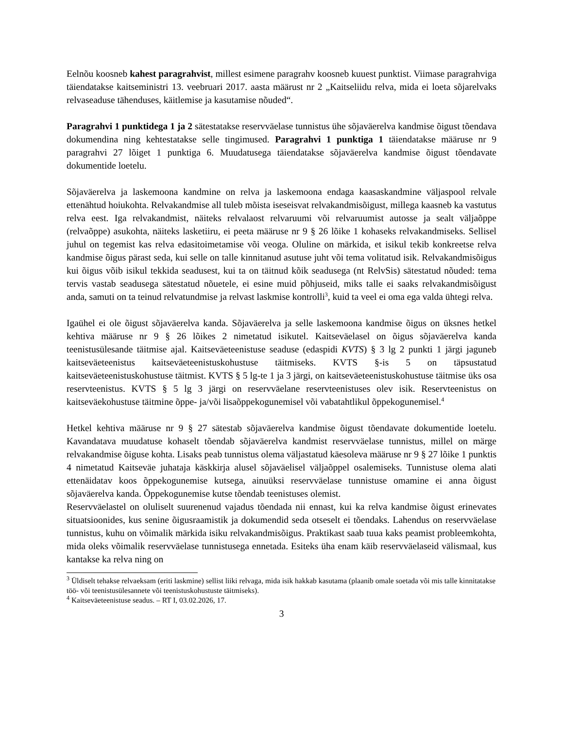Eelnõu koosneb kahest paragrahvist, millest esimene paragrahv koosneb kuuest punktist. Viimase paragrahviga täiendatakse kaitseministri 13. veebruari 2017. aasta määrust nr 2 „Kaitseliidu relva, mida ei loeta sõjarelvaks relvaseaduse tähenduses, käitlemise ja kasutamise nõuded“.
Paragrahvi 1 punktidega 1 ja 2 sätestatakse reservväelase tunnistus ühe sõjaväerelva kandmise õigust tõendava dokumendina ning kehtestatakse selle tingimused. Paragrahvi 1 punktiga 1 täiendatakse määruse nr 9 paragrahvi 27 lõiget 1 punktiga 6. Muudatusega täiendatakse sõjaväerelva kandmise õigust tõendavate dokumentide loetelu.
Sõjaväerelva ja laskemoona kandmine on relva ja laskemoona endaga kaasaskandmine väljaspool relvale ettenähtud hoiukohta. Relvakandmise all tuleb mõista iseseisvat relvakandmisõigust, millega kaasneb ka vastutus relva eest. Iga relvakandmist, näiteks relvalaost relvaruumi või relvaruumist autosse ja sealt väljaõppe (relvaõppe) asukohta, näiteks lasketiiru, ei peeta määruse nr 9 § 26 lõike 1 kohaseks relvakandmiseks. Sellisel juhul on tegemist kas relva edasitoimetamise või veoga. Oluline on märkida, et isikul tekib konkreetse relva kandmise õigus pärast seda, kui selle on talle kinnitanud asutuse juht või tema volitatud isik. Relvakandmisõigus kui õigus võib isikul tekkida seadusest, kui ta on täitnud kõik seadusega (nt RelvSis) sätestatud nõuded: tema tervis vastab seadusega sätestatud nõuetele, ei esine muid põhjuseid, miks talle ei saaks relvakandmisõigust anda, samuti on ta teinud relvatundmise ja relvast laskmise kontrolli<sup>3</sup>, kuid ta veel ei oma ega valda ühtegi relva.
Igaühel ei ole õigust sõjaväerelva kanda. Sõjaväerelva ja selle laskemoona kandmise õigus on üksnes hetkel kehtiva määruse nr 9 § 26 lõikes 2 nimetatud isikutel. Kaitseväelasel on õigus sõjaväerelva kanda teenistusülesande täitmise ajal. Kaitseväeteenistuse seaduse (edaspidi KVTS) § 3 lg 2 punkti 1 järgi jaguneb kaitseväeteenistus kaitseväeteenistuskohustuse täitmiseks. KVTS §-is 5 on täpsustatud kaitseväeteenistuskohustuse täitmist. KVTS § 5 lg-te 1 ja 3 järgi, on kaitseväeteenistuskohustuse täitmise üks osa reservteenistus. KVTS § 5 lg 3 järgi on reservväelane reservteenistuses olev isik. Reservteenistus on kaitseväekohustuse täitmine õppe- ja/või lisaõppekogunemisel või vabatahtlikul õppekogunemisel.<sup>4</sup>
Hetkel kehtiva määruse nr 9 § 27 sätestab sõjaväerelva kandmise õigust tõendavate dokumentide loetelu. Kavandatava muudatuse kohaselt tõendab sõjaväerelva kandmist reservväelase tunnistus, millel on märge relvakandmise õiguse kohta. Lisaks peab tunnistus olema väljastatud käesoleva määruse nr 9 § 27 lõike 1 punktis 4 nimetatud Kaitseväe juhataja käskkirja alusel sõjaväelisel väljaõppel osalemiseks. Tunnistuse olema alati ettenäidatav koos õppekogunemise kutsega, ainuüksi reservväelase tunnistuse omamine ei anna õigust sõjaväerelva kanda. Õppekogunemise kutse tõendab teenistuses olemist.
Reservväelastel on oluliselt suurenenud vajadus tõendada nii ennast, kui ka relva kandmise õigust erinevates situatsioonides, kus senine õigusraamistik ja dokumendid seda otseselt ei tõendaks. Lahendus on reservväelase tunnistus, kuhu on võimalik märkida isiku relvakandmisõigus. Praktikast saab tuua kaks peamist probleemkohta, mida oleks võimalik reservväelase tunnistusega ennetada. Esiteks üha enam käib reservväelaseid välismaal, kus kantakse ka relva ning on
<sup>3</sup> Üldiselt tehakse relvaeksam (eriti laskmine) sellist liiki relvaga, mida isik hakkab kasutama (plaanib omale soetada või mis talle kinnitatakse töö- või teenistusülesannete või teenistuskohustuste täitmiseks).
<sup>4</sup> Kaitseväeteenistuse seadus. – RT I, 03.02.2026, 17.
3